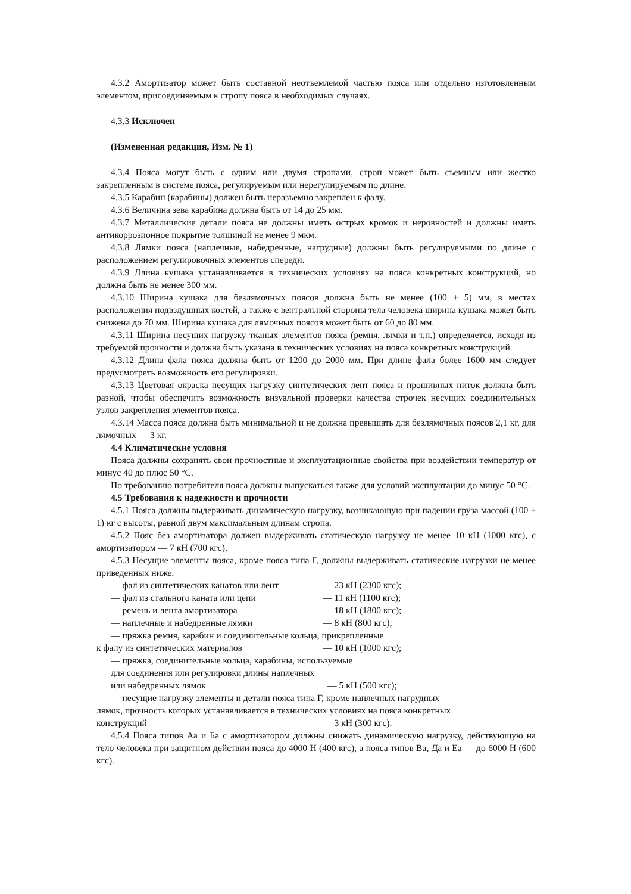4.3.2 Амортизатор может быть составной неотъемлемой частью пояса или отдельно изготовленным элементом, присоединяемым к стропу пояса в необходимых случаях.
4.3.3 Исключен
(Измененная редакция, Изм. № 1)
4.3.4 Пояса могут быть с одним или двумя стропами, строп может быть съемным или жестко закрепленным в системе пояса, регулируемым или нерегулируемым по длине.
4.3.5 Карабин (карабины) должен быть неразъемно закреплен к фалу.
4.3.6 Величина зева карабина должна быть от 14 до 25 мм.
4.3.7 Металлические детали пояса не должны иметь острых кромок и неровностей и должны иметь антикоррозионное покрытие толщиной не менее 9 мкм.
4.3.8 Лямки пояса (наплечные, набедренные, нагрудные) должны быть регулируемыми по длине с расположением регулировочных элементов спереди.
4.3.9 Длина кушака устанавливается в технических условиях на пояса конкретных конструкций, но должна быть не менее 300 мм.
4.3.10 Ширина кушака для безлямочных поясов должна быть не менее (100 ± 5) мм, в местах расположения подвздушных костей, а также с вентральной стороны тела человека ширина кушака может быть снижена до 70 мм. Ширина кушака для лямочных поясов может быть от 60 до 80 мм.
4.3.11 Ширина несущих нагрузку тканых элементов пояса (ремня, лямки и т.п.) определяется, исходя из требуемой прочности и должна быть указана в технических условиях на пояса конкретных конструкций.
4.3.12 Длина фала пояса должна быть от 1200 до 2000 мм. При длине фала более 1600 мм следует предусмотреть возможность его регулировки.
4.3.13 Цветовая окраска несущих нагрузку синтетических лент пояса и прошивных ниток должна быть разной, чтобы обеспечить возможность визуальной проверки качества строчек несущих соединительных узлов закрепления элементов пояса.
4.3.14 Масса пояса должна быть минимальной и не должна превышать для безлямочных поясов 2,1 кг, для лямочных — 3 кг.
4.4 Климатические условия
Пояса должны сохранять свои прочностные и эксплуатационные свойства при воздействии температур от минус 40 до плюс 50 °С.
По требованию потребителя пояса должны выпускаться также для условий эксплуатации до минус 50 °С.
4.5 Требования к надежности и прочности
4.5.1 Пояса должны выдерживать динамическую нагрузку, возникающую при падении груза массой (100 ± 1) кг с высоты, равной двум максимальным длинам стропа.
4.5.2 Пояс без амортизатора должен выдерживать статическую нагрузку не менее 10 кН (1000 кгс), с амортизатором — 7 кН (700 кгс).
4.5.3 Несущие элементы пояса, кроме пояса типа Г, должны выдерживать статические нагрузки не менее приведенных ниже:
— фал из синтетических канатов или лент — 23 кН (2300 кгс);
— фал из стального каната или цепи — 11 кН (1100 кгс);
— ремень и лента амортизатора — 18 кН (1800 кгс);
— наплечные и набедренные лямки — 8 кН (800 кгс);
— пряжка ремня, карабин и соединительные кольца, прикрепленные
к фалу из синтетических материалов — 10 кН (1000 кгс);
— пряжка, соединительные кольца, карабины, используемые
для соединения или регулировки длины наплечных
или набедренных лямок — 5 кН (500 кгс);
— несущие нагрузку элементы и детали пояса типа Г, кроме наплечных нагрудных
лямок, прочность которых устанавливается в технических условиях на пояса конкретных
конструкций — 3 кН (300 кгс).
4.5.4 Пояса типов Аа и Ба с амортизатором должны снижать динамическую нагрузку, действующую на тело человека при защитном действии пояса до 4000 Н (400 кгс), а пояса типов Ва, Да и Еа — до 6000 Н (600 кгс).